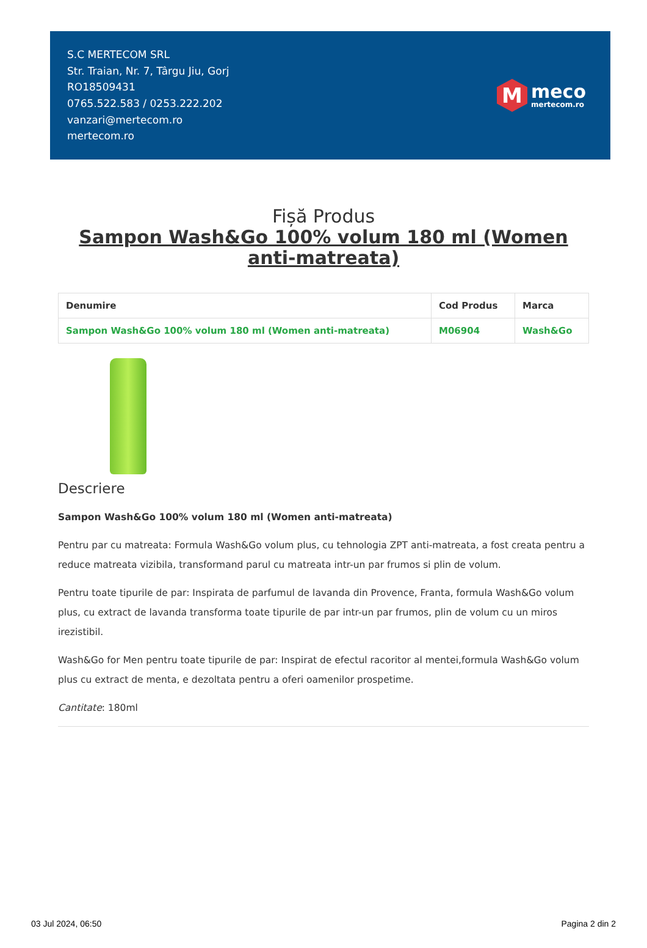S.C MERTECOM SRL
Str. Traian, Nr. 7, Târgu Jiu, Gorj
RO18509431
0765.522.583 / 0253.222.202
vanzari@mertecom.ro
mertecom.ro
M
meco
mertecom.ro
Fișă Produs
Sampon Wash&Go 100% volum 180 ml (Women anti-matreata)
| Denumire | Cod Produs | Marca |
| --- | --- | --- |
| Sampon Wash&Go 100% volum 180 ml (Women anti-matreata) | M06904 | Wash&Go |
Descriere
Sampon Wash&Go 100% volum 180 ml (Women anti-matreata)
Pentru par cu matreata: Formula Wash&Go volum plus, cu tehnologia ZPT anti-matreata, a fost creata pentru a reduce matreata vizibila, transformand parul cu matreata intr-un par frumos si plin de volum.
Pentru toate tipurile de par: Inspirata de parfumul de lavanda din Provence, Franta, formula Wash&Go volum plus, cu extract de lavanda transforma toate tipurile de par intr-un par frumos, plin de volum cu un miros irezistibil.
Wash&Go for Men pentru toate tipurile de par: Inspirat de efectul racoritor al mentei,formula Wash&Go volum plus cu extract de menta, e dezoltata pentru a oferi oamenilor prospetime.
Cantitate: 180ml
03 Jul 2024, 06:50 Pagina 2 din 2